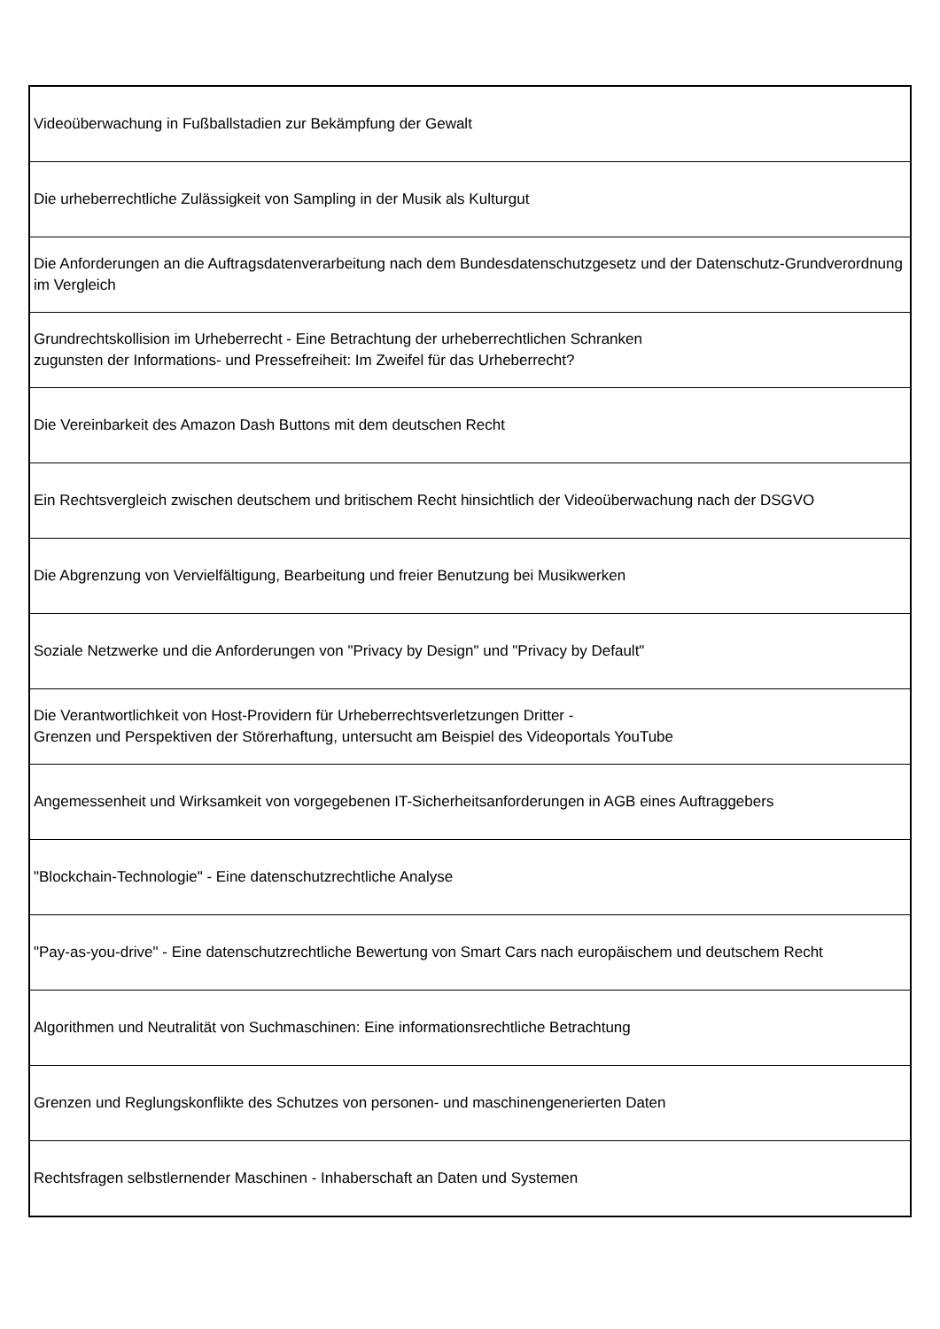| Videoüberwachung in Fußballstadien zur Bekämpfung der Gewalt |
| Die urheberrechtliche Zulässigkeit von Sampling in der Musik als Kulturgut |
| Die Anforderungen an die Auftragsdatenverarbeitung nach dem Bundesdatenschutzgesetz und der Datenschutz-Grundverordnung im Vergleich |
| Grundrechtskollision im Urheberrecht - Eine Betrachtung der urheberrechtlichen Schranken zugunsten der Informations- und Pressefreiheit: Im Zweifel für das Urheberrecht? |
| Die Vereinbarkeit des Amazon Dash Buttons mit dem deutschen Recht |
| Ein Rechtsvergleich zwischen deutschem und britischem Recht hinsichtlich der Videoüberwachung nach der DSGVO |
| Die Abgrenzung von Vervielfältigung, Bearbeitung und freier Benutzung bei Musikwerken |
| Soziale Netzwerke und die Anforderungen von "Privacy by Design" und "Privacy by Default" |
| Die Verantwortlichkeit von Host-Providern für Urheberrechtsverletzungen Dritter - Grenzen und Perspektiven der Störerhaftung, untersucht am Beispiel des Videoportals YouTube |
| Angemessenheit und Wirksamkeit von vorgegebenen IT-Sicherheitsanforderungen in AGB eines Auftraggebers |
| "Blockchain-Technologie" - Eine datenschutzrechtliche Analyse |
| "Pay-as-you-drive" - Eine datenschutzrechtliche Bewertung von Smart Cars nach europäischem und deutschem Recht |
| Algorithmen und Neutralität von Suchmaschinen: Eine informationsrechtliche Betrachtung |
| Grenzen und Reglungskonflikte des Schutzes von personen- und maschinengenerierten Daten |
| Rechtsfragen selbstlernender Maschinen - Inhaberschaft an Daten und Systemen |